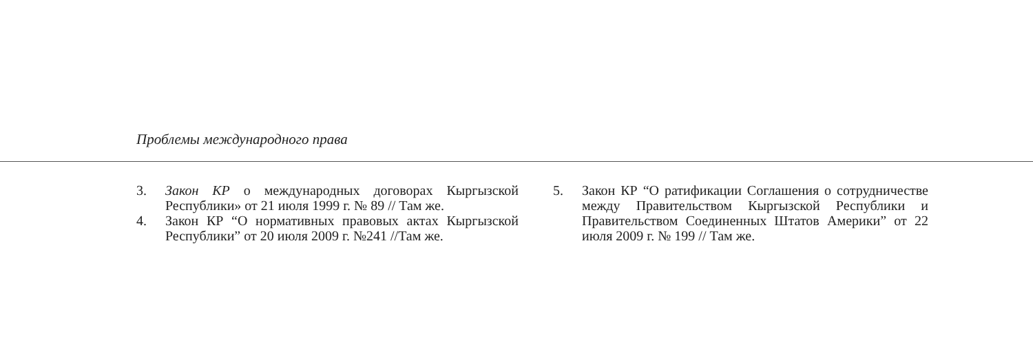Проблемы международного права
3. Закон КР о международных договорах Кыргызской Республики» от 21 июля 1999 г. № 89 // Там же.
4. Закон КР “О нормативных правовых актах Кыргызской Республики” от 20 июля 2009 г. №241 //Там же.
5. Закон КР “О ратификации Соглашения о сотрудничестве между Правительством Кыргызской Республики и Правительством Соединенных Штатов Америки” от 22 июля 2009 г. № 199 // Там же.